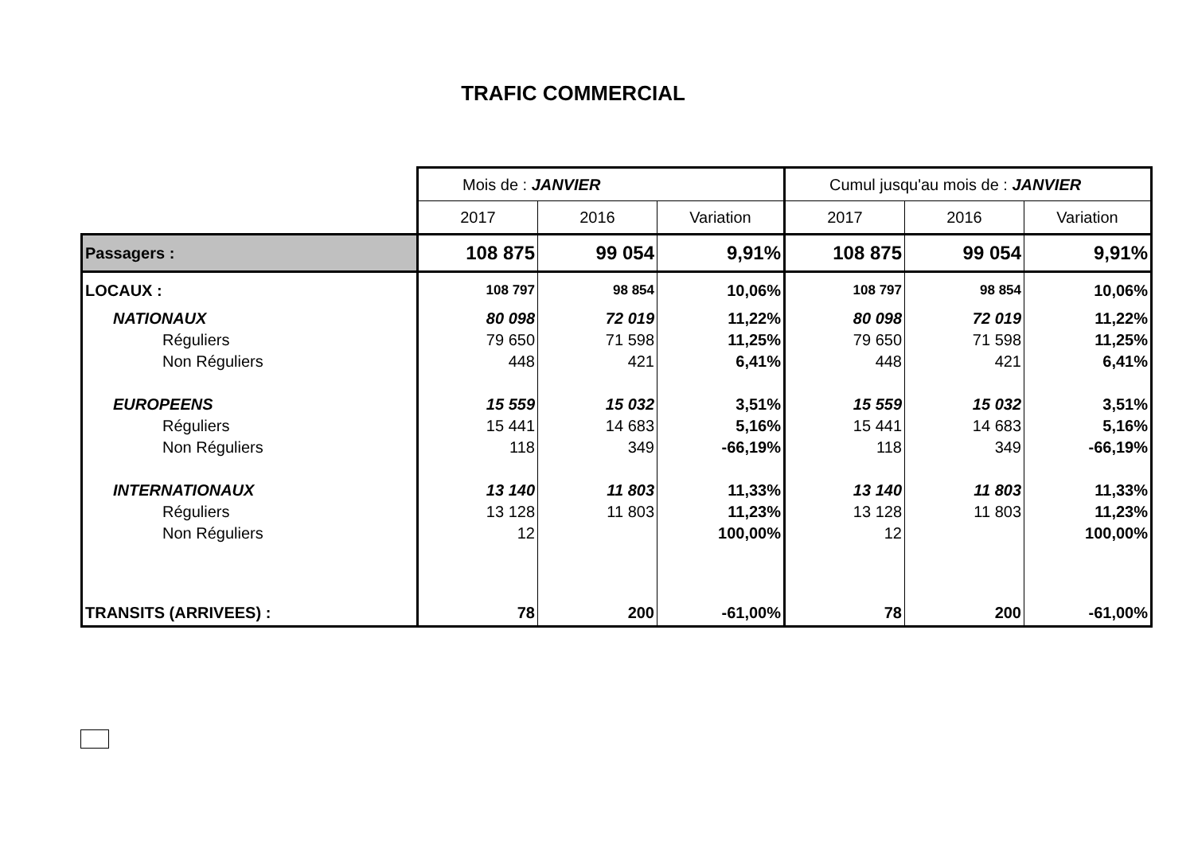TRAFIC COMMERCIAL
| | Mois de : JANVIER | | | Cumul jusqu'au mois de : JANVIER | | |
| --- | --- | --- | --- | --- | --- | --- |
| | 2017 | 2016 | Variation | 2017 | 2016 | Variation |
| Passagers : | 108 875 | 99 054 | 9,91% | 108 875 | 99 054 | 9,91% |
| LOCAUX : | 108 797 | 98 854 | 10,06% | 108 797 | 98 854 | 10,06% |
| NATIONAUX | 80 098 | 72 019 | 11,22% | 80 098 | 72 019 | 11,22% |
| Réguliers | 79 650 | 71 598 | 11,25% | 79 650 | 71 598 | 11,25% |
| Non Réguliers | 448 | 421 | 6,41% | 448 | 421 | 6,41% |
| EUROPEENS | 15 559 | 15 032 | 3,51% | 15 559 | 15 032 | 3,51% |
| Réguliers | 15 441 | 14 683 | 5,16% | 15 441 | 14 683 | 5,16% |
| Non Réguliers | 118 | 349 | -66,19% | 118 | 349 | -66,19% |
| INTERNATIONAUX | 13 140 | 11 803 | 11,33% | 13 140 | 11 803 | 11,33% |
| Réguliers | 13 128 | 11 803 | 11,23% | 13 128 | 11 803 | 11,23% |
| Non Réguliers | 12 | | 100,00% | 12 | | 100,00% |
| TRANSITS (ARRIVEES) : | 78 | 200 | -61,00% | 78 | 200 | -61,00% |